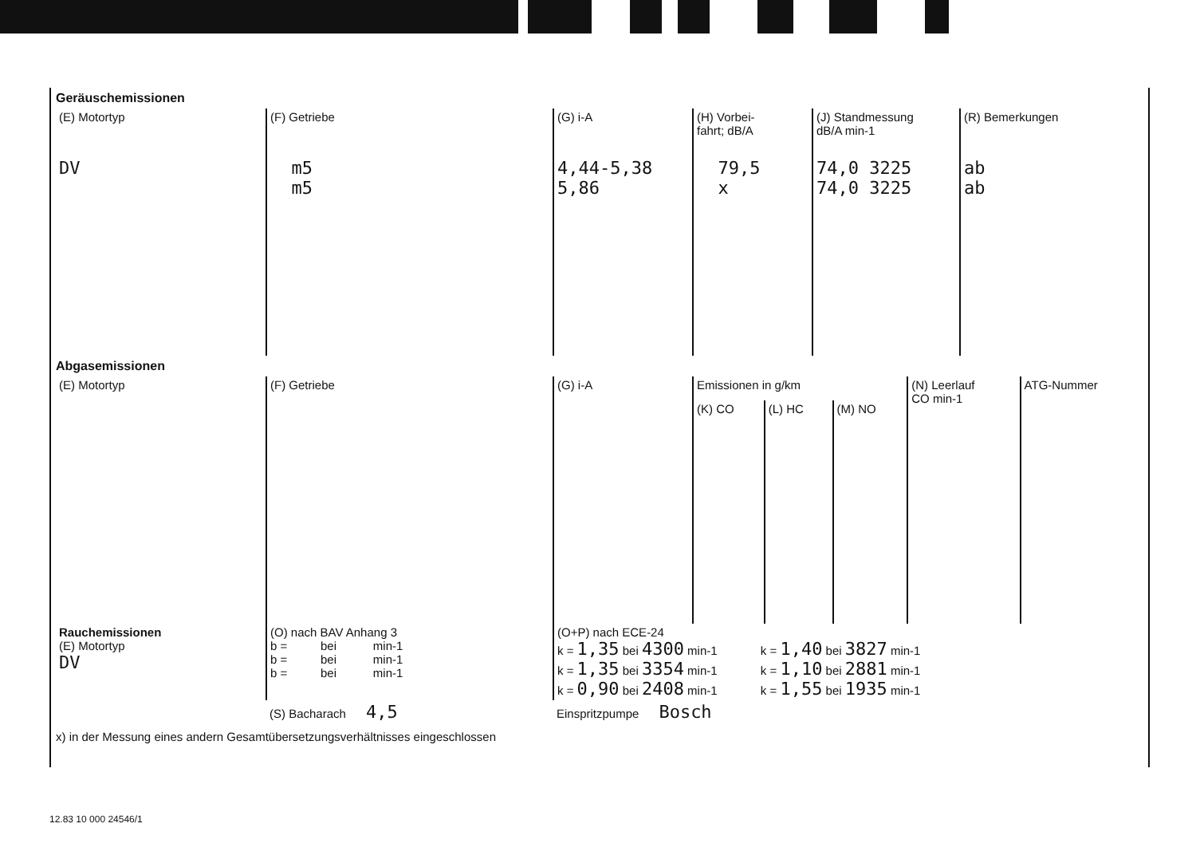Geräuschemissionen
| (E) Motortyp | (F) Getriebe | (G) i-A | (H) Vorbei- fahrt; dB/A | (J) Standmessung dB/A min-1 | (R) Bemerkungen |
| DV | m5 m5 | 4,44-5,38 5,86 | 79,5 x | 74,0 3225 74,0 3225 | ab ab |
Abgasemissionen
| (E) Motortyp | (F) Getriebe | (G) i-A | Emissionen in g/km | | | (N) Leerlauf CO min-1 | ATG-Nummer |
| | | | (K) CO | (L) HC | (M) NO | | |
| Rauchemissionen (E) Motortyp DV | (O) nach BAV Anhang 3 b = bei min-1 b = bei min-1 b = bei min-1 | (O+P) nach ECE-24 k = 1,35 bei 4300 min-1 k = 1,40 bei 3827 min-1 k = 1,35 bei 3354 min-1 k = 1,10 bei 2881 min-1 k = 0,90 bei 2408 min-1 k = 1,55 bei 1935 min-1 |
| | (S) Bacharach 4,5 | Einspritzpumpe Bosch |
x) in der Messung eines andern Gesamtübersetzungsverhältnisses eingeschlossen
12.83 10 000 24546/1